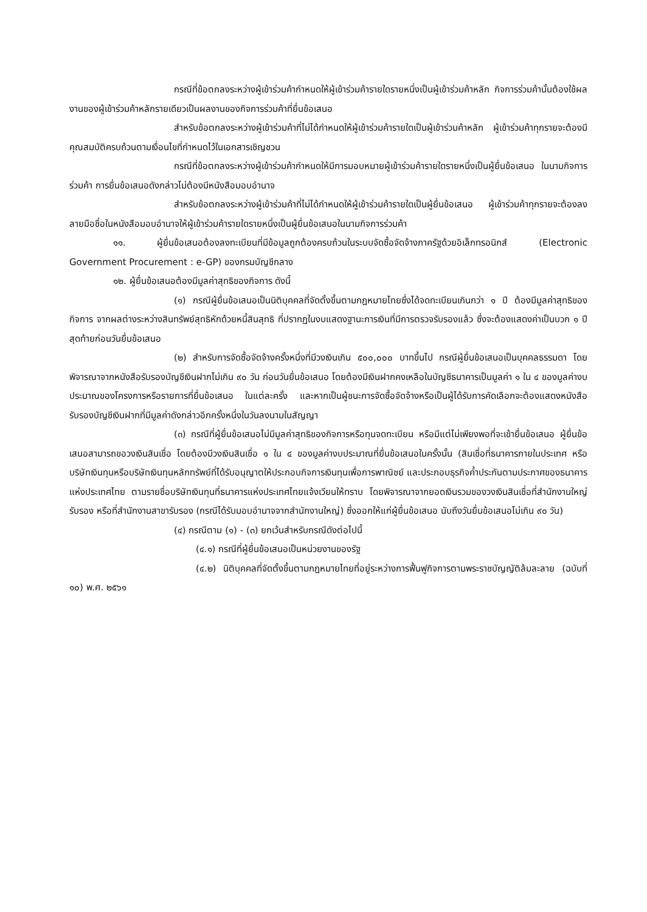กรณีที่ข้อตกลงระหว่างผู้เข้าร่วมค้ากำหนดให้ผู้เข้าร่วมค้ารายใดรายหนึ่งเป็นผู้เข้าร่วมค้าหลัก กิจการร่วมค้านั้นต้องใช้ผลงานของผู้เข้าร่วมค้าหลักรายเดียวเป็นผลงานของกิจการร่วมค้าที่ยื่นข้อเสนอ
สำหรับข้อตกลงระหว่างผู้เข้าร่วมค้าที่ไม่ได้กำหนดให้ผู้เข้าร่วมค้ารายใดเป็นผู้เข้าร่วมค้าหลัก ผู้เข้าร่วมค้าทุกรายจะต้องมีคุณสมบัติครบถ้วนตามเงื่อนไขที่กำหนดไว้ในเอกสารเชิญชวน
กรณีที่ข้อตกลงระหว่างผู้เข้าร่วมค้ากำหนดให้มีการมอบหมายผู้เข้าร่วมค้ารายใดรายหนึ่งเป็นผู้ยื่นข้อเสนอ ในนามกิจการร่วมค้า การยื่นข้อเสนอดังกล่าวไม่ต้องมีหนังสือมอบอำนาจ
สำหรับข้อตกลงระหว่างผู้เข้าร่วมค้าที่ไม่ได้กำหนดให้ผู้เข้าร่วมค้ารายใดเป็นผู้ยื่นข้อเสนอ ผู้เข้าร่วมค้าทุกรายจะต้องลงลายมือชื่อในหนังสือมอบอำนาจให้ผู้เข้าร่วมค้ารายใดรายหนึ่งเป็นผู้ยื่นข้อเสนอในนามกิจการร่วมค้า
๑๑. ผู้ยื่นข้อเสนอต้องลงทะเบียนที่มีข้อมูลถูกต้องครบถ้วนในระบบจัดซื้อจัดจ้างภาครัฐด้วยอิเล็กทรอนิกส์ (Electronic Government Procurement : e-GP) ของกรมบัญชีกลาง
๑๒. ผู้ยื่นข้อเสนอต้องมีมูลค่าสุทธิของกิจการ ดังนี้
(๑) กรณีผู้ยื่นข้อเสนอเป็นนิติบุคคลที่จัดตั้งขึ้นตามกฎหมายไทยซึ่งได้จดทะเบียนเกินกว่า ๑ ปี ต้องมีมูลค่าสุทธิของกิจการ จากผลต่างระหว่างสินทรัพย์สุทธิหักด้วยหนี้สินสุทธิ ที่ปรากฏในงบแสดงฐานะการเงินที่มีการตรวจรับรองแล้ว ซึ่งจะต้องแสดงค่าเป็นบวก ๑ ปีสุดท้ายก่อนวันยื่นข้อเสนอ
(๒) สำหรับการจัดซื้อจัดจ้างครั้งหนึ่งที่มีวงเงินเกิน ๕๐๐,๐๐๐ บาทขึ้นไป กรณีผู้ยื่นข้อเสนอเป็นบุคคลธรรมดา โดยพิจารณาจากหนังสือรับรองบัญชีเงินฝากไม่เกิน ๙๐ วัน ก่อนวันยื่นข้อเสนอ โดยต้องมีเงินฝากคงเหลือในบัญชีธนาคารเป็นมูลค่า ๑ ใน ๔ ของมูลค่างบประมาณของโครงการหรือรายการที่ยื่นข้อเสนอ ในแต่ละครั้ง และหากเป็นผู้ชนะการจัดซื้อจัดจ้างหรือเป็นผู้ได้รับการคัดเลือกจะต้องแสดงหนังสือรับรองบัญชีเงินฝากที่มีมูลค่าดังกล่าวอีกครั้งหนึ่งในวันลงนามในสัญญา
(๓) กรณีที่ผู้ยื่นข้อเสนอไม่มีมูลค่าสุทธิของกิจการหรือทุนจดทะเบียน หรือมีแต่ไม่เพียงพอที่จะเข้ายื่นข้อเสนอ ผู้ยื่นข้อเสนอสามารถขอวงเงินสินเชื่อ โดยต้องมีวงเงินสินเชื่อ ๑ ใน ๔ ของมูลค่างบประมาณที่ยื่นข้อเสนอในครั้งนั้น (สินเชื่อที่ธนาคารภายในประเทศ หรือบริษัทเงินทุนหรือบริษัทเงินทุนหลักทรัพย์ที่ได้รับอนุญาตให้ประกอบกิจการเงินทุนเพื่อการพาณิชย์ และประกอบธุรกิจค้ำประกันตามประกาศของธนาคารแห่งประเทศไทย ตามรายชื่อบริษัทเงินทุนที่ธนาคารแห่งประเทศไทยแจ้งเวียนให้ทราบ โดยพิจารณาจากยอดเงินรวมของวงเงินสินเชื่อที่สำนักงานใหญ่รับรอง หรือที่สำนักงานสาขารับรอง (กรณีได้รับมอบอำนาจจากสำนักงานใหญ่) ซึ่งออกให้แก่ผู้ยื่นข้อเสนอ นับถึงวันยื่นข้อเสนอไม่เกิน ๙๐ วัน)
(๔) กรณีตาม (๑) - (๓) ยกเว้นสำหรับกรณีดังต่อไปนี้
(๔.๑) กรณีที่ผู้ยื่นข้อเสนอเป็นหน่วยงานของรัฐ
(๔.๒) นิติบุคคลที่จัดตั้งขึ้นตามกฎหมายไทยที่อยู่ระหว่างการฟื้นฟูกิจการตามพระราชบัญญัติล้มละลาย (ฉบับที่ ๑๐) พ.ศ. ๒๕๖๑